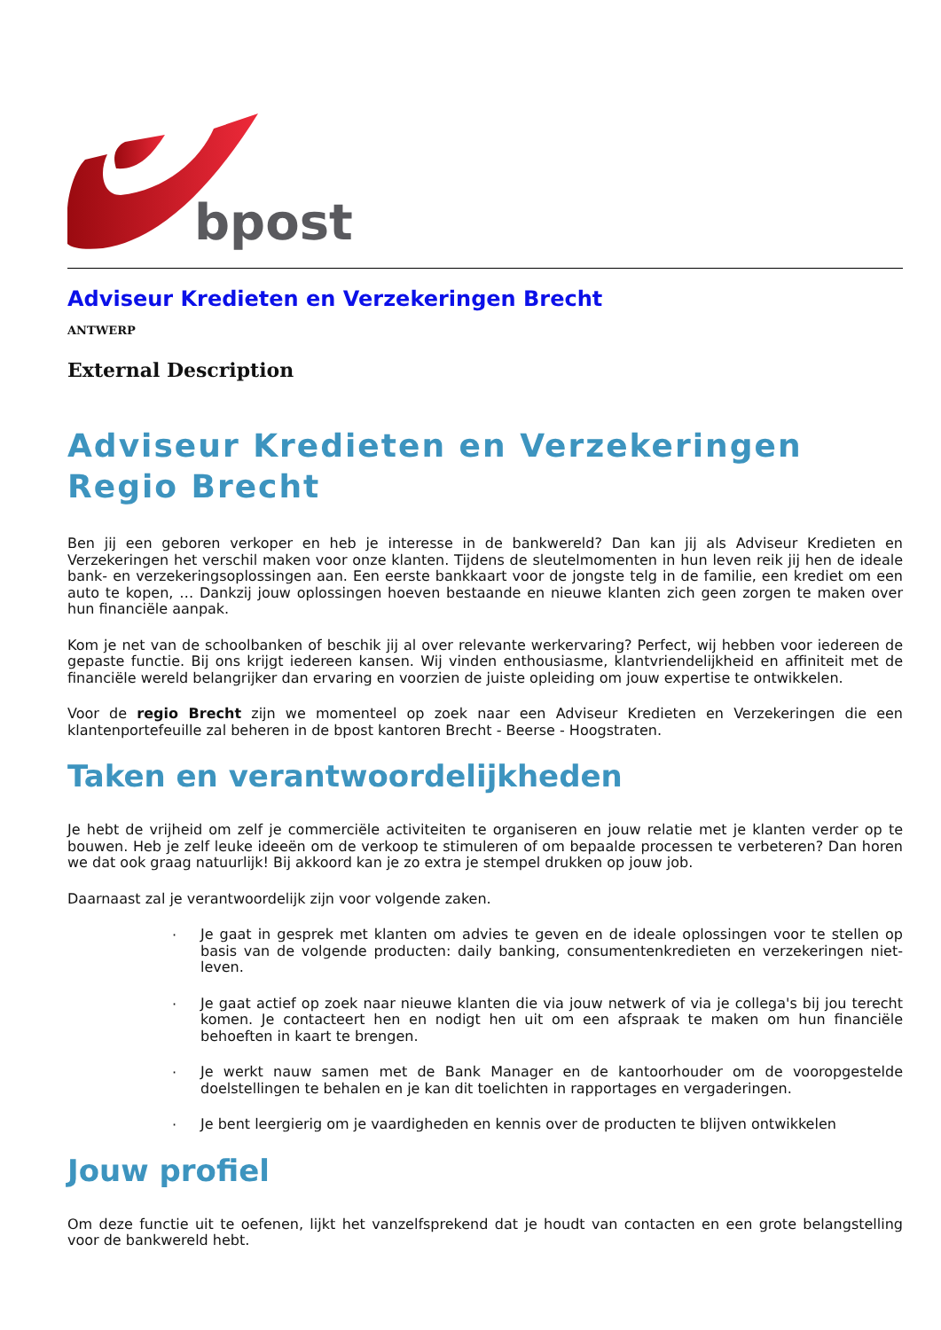bpost
Adviseur Kredieten en Verzekeringen Brecht
ANTWERP
External Description
Adviseur Kredieten en Verzekeringen Regio Brecht
Ben jij een geboren verkoper en heb je interesse in de bankwereld? Dan kan jij als Adviseur Kredieten en Verzekeringen het verschil maken voor onze klanten. Tijdens de sleutelmomenten in hun leven reik jij hen de ideale bank- en verzekeringsoplossingen aan. Een eerste bankkaart voor de jongste telg in de familie, een krediet om een auto te kopen, … Dankzij jouw oplossingen hoeven bestaande en nieuwe klanten zich geen zorgen te maken over hun financiële aanpak.
Kom je net van de schoolbanken of beschik jij al over relevante werkervaring? Perfect, wij hebben voor iedereen de gepaste functie. Bij ons krijgt iedereen kansen. Wij vinden enthousiasme, klantvriendelijkheid en affiniteit met de financiële wereld belangrijker dan ervaring en voorzien de juiste opleiding om jouw expertise te ontwikkelen.
Voor de regio Brecht zijn we momenteel op zoek naar een Adviseur Kredieten en Verzekeringen die een klantenportefeuille zal beheren in de bpost kantoren Brecht - Beerse - Hoogstraten.
Taken en verantwoordelijkheden
Je hebt de vrijheid om zelf je commerciële activiteiten te organiseren en jouw relatie met je klanten verder op te bouwen. Heb je zelf leuke ideeën om de verkoop te stimuleren of om bepaalde processen te verbeteren? Dan horen we dat ook graag natuurlijk! Bij akkoord kan je zo extra je stempel drukken op jouw job.
Daarnaast zal je verantwoordelijk zijn voor volgende zaken.
·
Je gaat in gesprek met klanten om advies te geven en de ideale oplossingen voor te stellen op basis van de volgende producten: daily banking, consumentenkredieten en verzekeringen niet-leven.
·
Je gaat actief op zoek naar nieuwe klanten die via jouw netwerk of via je collega's bij jou terecht komen. Je contacteert hen en nodigt hen uit om een afspraak te maken om hun financiële behoeften in kaart te brengen.
·
Je werkt nauw samen met de Bank Manager en de kantoorhouder om de vooropgestelde doelstellingen te behalen en je kan dit toelichten in rapportages en vergaderingen.
·
Je bent leergierig om je vaardigheden en kennis over de producten te blijven ontwikkelen
Jouw profiel
Om deze functie uit te oefenen, lijkt het vanzelfsprekend dat je houdt van contacten en een grote belangstelling voor de bankwereld hebt.